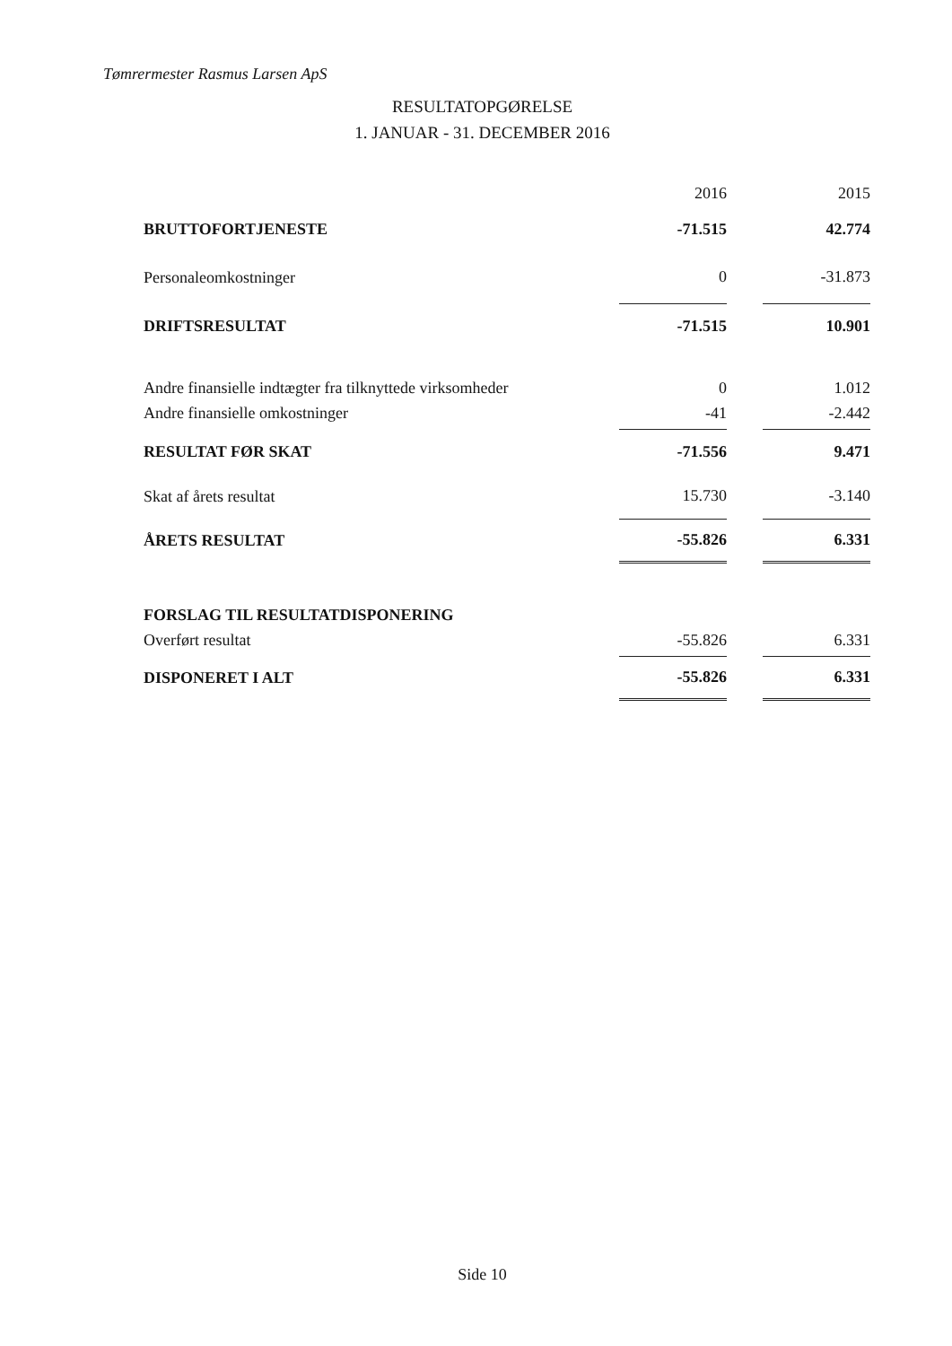Tømrermester Rasmus Larsen ApS
RESULTATOPGØRELSE
1. JANUAR - 31. DECEMBER 2016
| | 2016 | | 2015 |
| BRUTTOFORTJENESTE | -71.515 | | 42.774 |
| Personaleomkostninger | 0 | | -31.873 |
| DRIFTSRESULTAT | -71.515 | | 10.901 |
| Andre finansielle indtægter fra tilknyttede virksomheder | 0 | | 1.012 |
| Andre finansielle omkostninger | -41 | | -2.442 |
| RESULTAT FØR SKAT | -71.556 | | 9.471 |
| Skat af årets resultat | 15.730 | | -3.140 |
| ÅRETS RESULTAT | -55.826 | | 6.331 |
| FORSLAG TIL RESULTATDISPONERING | | | |
| Overført resultat | -55.826 | | 6.331 |
| DISPONERET I ALT | -55.826 | | 6.331 |
Side 10